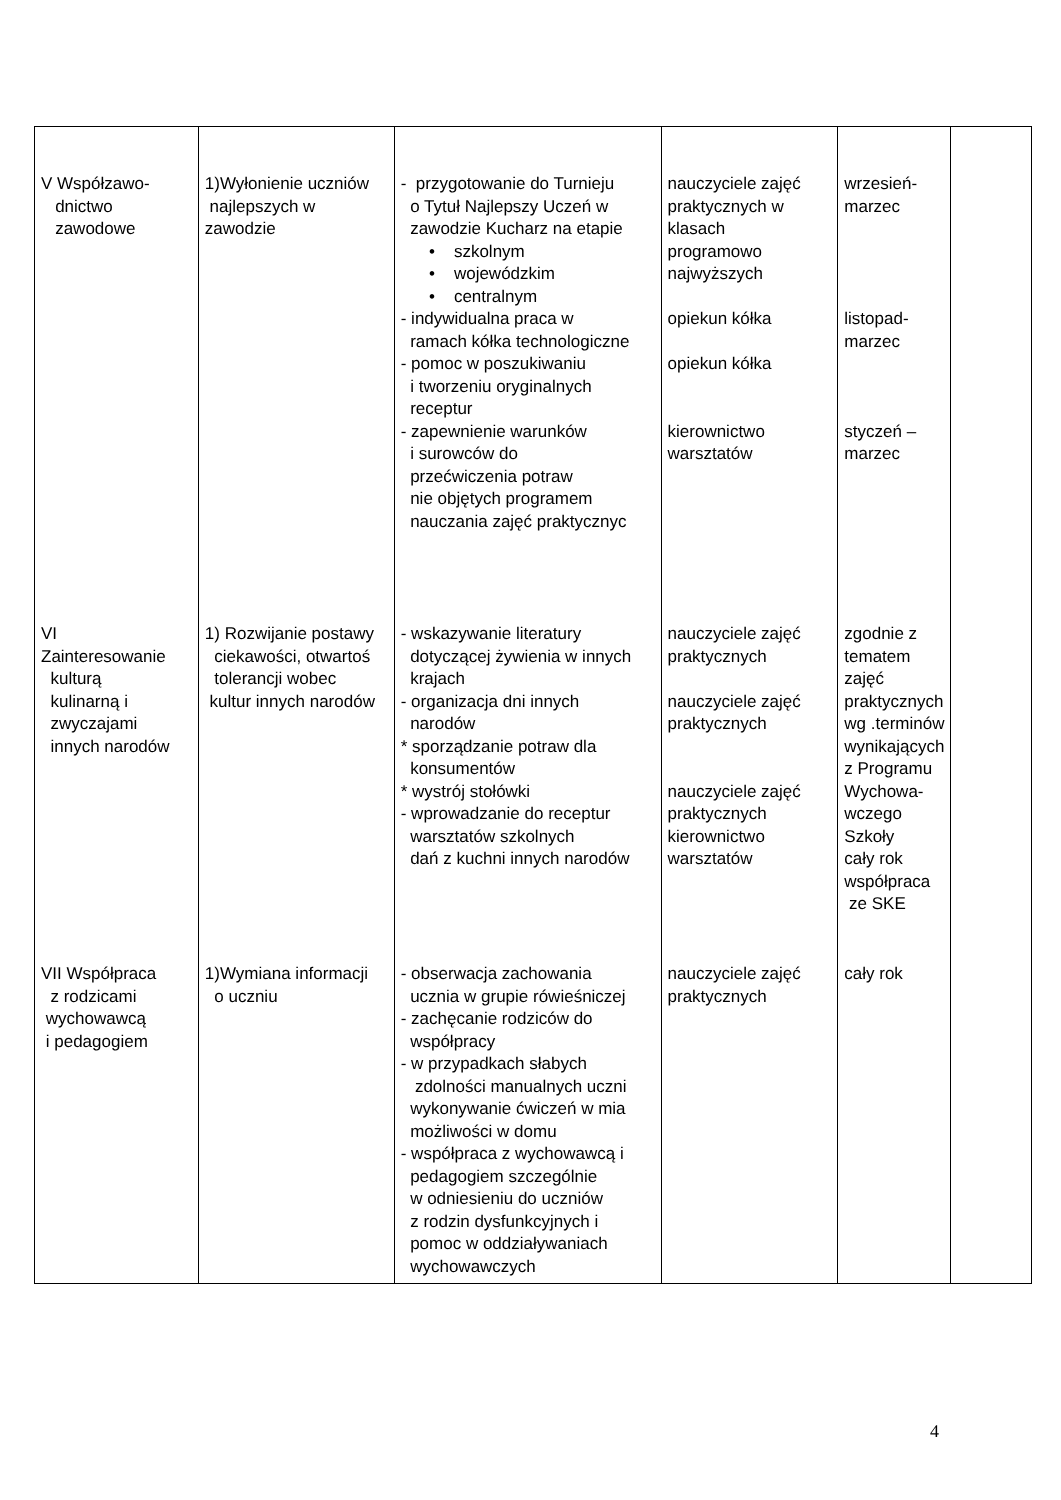| V Współzawo- dnictwo zawodowe | 1)Wyłonienie uczniów najlepszych w zawodzie | - przygotowanie do Turnieju o Tytuł Najlepszy Uczeń w zawodzie Kucharz na etapie • szkolnym • wojewódzkim • centralnym - indywidualna praca w ramach kółka technologiczne - pomoc w poszukiwaniu i tworzeniu oryginalnych receptur - zapewnienie warunków i surowców do przećwiczenia potraw nie objętych programem nauczania zajęć praktycznyc | nauczyciele zajęć praktycznych w klasach programowo najwyższych opiekun kółka opiekun kółka kierownictwo warsztatów | wrzesień- marzec listopad- marzec styczeń – marzec | |
| VI Zainteresowanie kulturą kulinarną i zwyczajami innych narodów | 1) Rozwijanie postawy ciekawości, otwartoś tolerancji wobec kultur innych narodów | - wskazywanie literatury dotyczącej żywienia w innych krajach - organizacja dni innych narodów * sporządzanie potraw dla konsumentów * wystrój stołówki - wprowadzanie do receptur warsztatów szkolnych dań z kuchni innych narodów | nauczyciele zajęć praktycznych nauczyciele zajęć praktycznych nauczyciele zajęć praktycznych kierownictwo warsztatów | zgodnie z tematem zajęć praktycznych wg .terminów wynikających z Programu Wychowa- wczego Szkoły cały rok współpraca ze SKE | |
| VII Współpraca z rodzicami wychowawcą i pedagogiem | 1)Wymiana informacji o uczniu | - obserwacja zachowania ucznia w grupie rówieśniczej - zachęcanie rodziców do współpracy - w przypadkach słabych zdolności manualnych uczni wykonywanie ćwiczeń w mia możliwości w domu - współpraca z wychowawcą i pedagogiem szczególnie w odniesieniu do uczniów z rodzin dysfunkcyjnych i pomoc w oddziaływaniach wychowawczych | nauczyciele zajęć praktycznych | cały rok | |
4